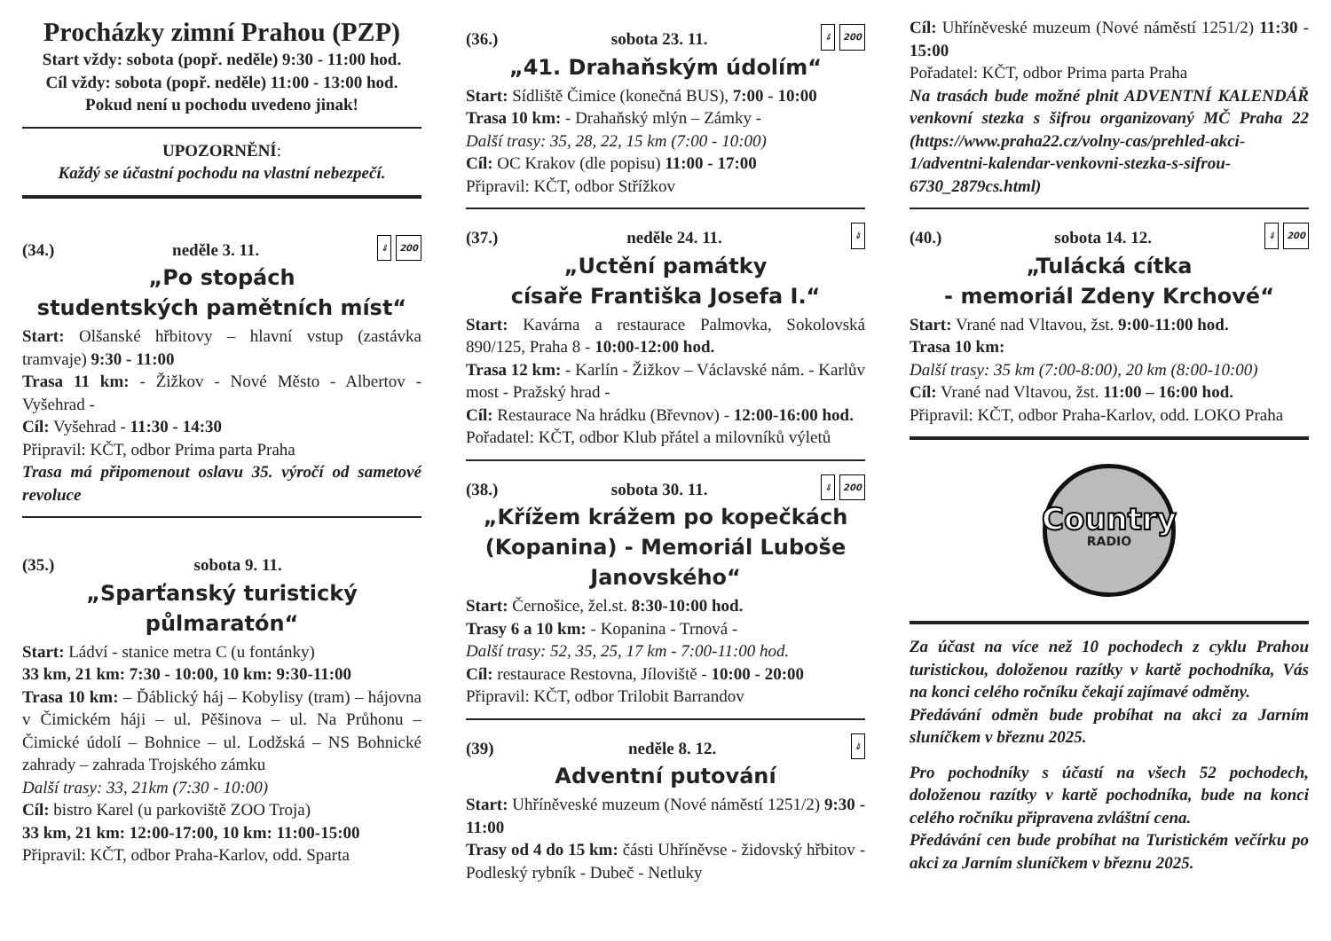Procházky zimní Prahou (PZP)
Start vždy: sobota (popř. neděle) 9:30 - 11:00 hod.
Cíl vždy: sobota (popř. neděle) 11:00 - 13:00 hod.
Pokud není u pochodu uvedeno jinak!
UPOZORNĚNÍ:
Každý se účastní pochodu na vlastní nebezpečí.
(34.) neděle 3. 11. ⇓ 200
„Po stopách
studentských pamětních míst“
Start: Olšanské hřbitovy – hlavní vstup (zastávka tramvaje) 9:30 - 11:00
Trasa 11 km: - Žižkov - Nové Město - Albertov - Vyšehrad -
Cíl: Vyšehrad - 11:30 - 14:30
Připravil: KČT, odbor Prima parta Praha
Trasa má připomenout oslavu 35. výročí od sametové revoluce
(35.) sobota 9. 11.
„Sparťanský turistický půlmaratón“
Start: Ládví - stanice metra C (u fontánky)
33 km, 21 km: 7:30 - 10:00, 10 km: 9:30-11:00
Trasa 10 km: – Ďáblický háj – Kobylisy (tram) – hájovna v Čimickém háji – ul. Pěšinova – ul. Na Průhonu – Čimické údolí – Bohnice – ul. Lodžská – NS Bohnické zahrady – zahrada Trojského zámku
Další trasy: 33, 21km (7:30 - 10:00)
Cíl: bistro Karel (u parkoviště ZOO Troja)
33 km, 21 km: 12:00-17:00, 10 km: 11:00-15:00
Připravil: KČT, odbor Praha-Karlov, odd. Sparta
(36.) sobota 23. 11. ⇓ 200
„41. Drahaňským údolím“
Start: Sídliště Čimice (konečná BUS), 7:00 - 10:00
Trasa 10 km: - Drahaňský mlýn – Zámky -
Další trasy: 35, 28, 22, 15 km (7:00 - 10:00)
Cíl: OC Krakov (dle popisu) 11:00 - 17:00
Připravil: KČT, odbor Střížkov
(37.) neděle 24. 11. ⇓
„Uctění památky
císaře Františka Josefa I.“
Start: Kavárna a restaurace Palmovka, Sokolovská 890/125, Praha 8 - 10:00-12:00 hod.
Trasa 12 km: - Karlín - Žižkov – Václavské nám. - Karlův most - Pražský hrad -
Cíl: Restaurace Na hrádku (Břevnov) - 12:00-16:00 hod.
Pořadatel: KČT, odbor Klub přátel a milovníků výletů
(38.) sobota 30. 11. ⇓ 200
„Křížem krážem po kopečkách (Kopanina) - Memoriál Luboše Janovského“
Start: Černošice, žel.st. 8:30-10:00 hod.
Trasy 6 a 10 km: - Kopanina - Trnová -
Další trasy: 52, 35, 25, 17 km - 7:00-11:00 hod.
Cíl: restaurace Restovna, Jíloviště - 10:00 - 20:00
Připravil: KČT, odbor Trilobit Barrandov
(39) neděle 8. 12. ⇓
Adventní putování
Start: Uhříněveské muzeum (Nové náměstí 1251/2) 9:30 - 11:00
Trasy od 4 do 15 km: části Uhříněvse - židovský hřbitov - Podleský rybník - Dubeč - Netluky
Cíl: Uhříněveské muzeum (Nové náměstí 1251/2) 11:30 - 15:00
Pořadatel: KČT, odbor Prima parta Praha
Na trasách bude možné plnit ADVENTNÍ KALENDÁŘ venkovní stezka s šifrou organizovaný MČ Praha 22 (https://www.praha22.cz/volny-cas/prehled-akci-1/adventni-kalendar-venkovni-stezka-s-sifrou-6730_2879cs.html)
(40.) sobota 14. 12. ⇓ 200
„Tulácká cítka
- memoriál Zdeny Krchové“
Start: Vrané nad Vltavou, žst. 9:00-11:00 hod.
Trasa 10 km:
Další trasy: 35 km (7:00-8:00), 20 km (8:00-10:00)
Cíl: Vrané nad Vltavou, žst. 11:00 – 16:00 hod.
Připravil: KČT, odbor Praha-Karlov, odd. LOKO Praha
Country
RADIO
Za účast na více než 10 pochodech z cyklu Prahou turistickou, doloženou razítky v kartě pochodníka, Vás na konci celého ročníku čekají zajímavé odměny.
Předávání odměn bude probíhat na akci za Jarním sluníčkem v březnu 2025.
Pro pochodníky s účastí na všech 52 pochodech, doloženou razítky v kartě pochodníka, bude na konci celého ročníku připravena zvláštní cena.
Předávání cen bude probíhat na Turistickém večírku po akci za Jarním sluníčkem v březnu 2025.